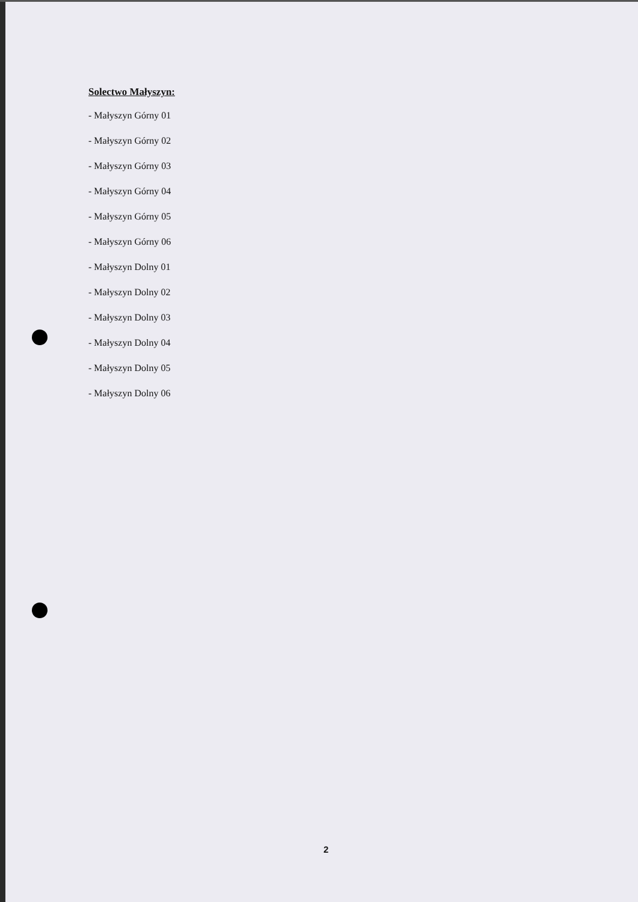Solectwo Małyszyn:
- Małyszyn Górny 01
- Małyszyn Górny 02
- Małyszyn Górny 03
- Małyszyn Górny 04
- Małyszyn Górny 05
- Małyszyn Górny 06
- Małyszyn Dolny 01
- Małyszyn Dolny 02
- Małyszyn Dolny 03
- Małyszyn Dolny 04
- Małyszyn Dolny 05
- Małyszyn Dolny 06
2